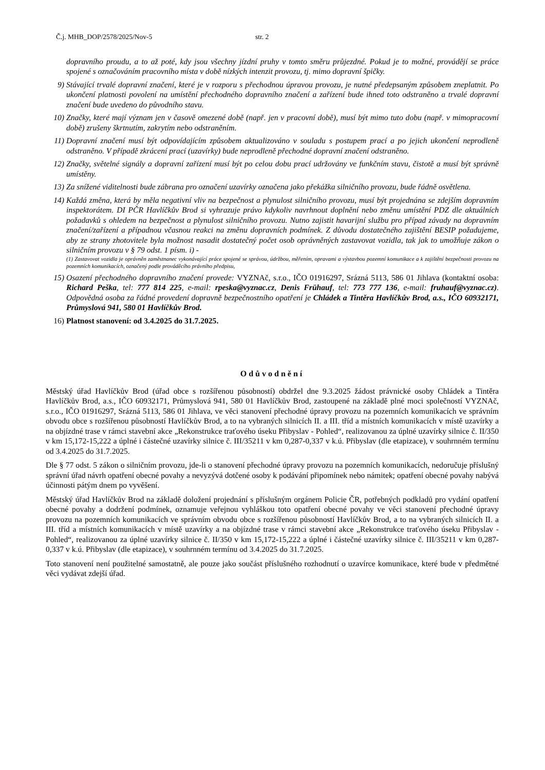Č.j. MHB_DOP/2578/2025/Nov-5 str. 2
dopravního proudu, a to až poté, kdy jsou všechny jízdní pruhy v tomto směru průjezdné. Pokud je to možné, provádějí se práce spojené s označováním pracovního místa v době nízkých intenzit provozu, tj. mimo dopravní špičky.
9) Stávající trvalé dopravní značení, které je v rozporu s přechodnou úpravou provozu, je nutné předepsaným způsobem zneplatnit. Po ukončení platnosti povolení na umístění přechodného dopravního značení a zařízení bude ihned toto odstraněno a trvalé dopravní značení bude uvedeno do původního stavu.
10) Značky, které mají význam jen v časově omezené době (např. jen v pracovní době), musí být mimo tuto dobu (např. v mimopracovní době) zrušeny škrtnutím, zakrytím nebo odstraněním.
11) Dopravní značení musí být odpovídajícím způsobem aktualizováno v souladu s postupem prací a po jejich ukončení neprodleně odstraněno. V případě zkrácení prací (uzavírky) bude neprodleně přechodné dopravní značení odstraněno.
12) Značky, světelné signály a dopravní zařízení musí být po celou dobu prací udržovány ve funkčním stavu, čistotě a musí být správně umístěny.
13) Za snížené viditelnosti bude zábrana pro označení uzavírky označena jako překážka silničního provozu, bude řádně osvětlena.
14) Každá změna, která by měla negativní vliv na bezpečnost a plynulost silničního provozu, musí být projednána se zdejším dopravním inspektorátem. DI PČR Havlíčkův Brod si vyhrazuje právo kdykoliv navrhnout doplnění nebo změnu umístění PDZ dle aktuálních požadavků s ohledem na bezpečnost a plynulost silničního provozu. Nutno zajistit havarijní službu pro případ závady na dopravním značení/zařízení a případnou včasnou reakci na změnu dopravních podmínek. Z důvodu dostatečného zajištění BESIP požadujeme, aby ze strany zhotovitele byla možnost nasadit dostatečný počet osob oprávněných zastavovat vozidla, tak jak to umožňuje zákon o silničním provozu v § 79 odst. 1 písm. i) -
(1) Zastavovat vozidla je oprávněn zaměstnanec vykonávající práce spojené se správou, údržbou, měřením, opravami a výstavbou pozemní komunikace a k zajištění bezpečnosti provozu na pozemních komunikacích, označený podle prováděcího právního předpisu,
15) Osazení přechodného dopravního značení provede: VYZNAč, s.r.o., IČO 01916297, Srázná 5113, 586 01 Jihlava (kontaktní osoba: Richard Peška, tel: 777 814 225, e-mail: rpeska@vyznac.cz, Denis Frühauf, tel: 773 777 136, e-mail: fruhauf@vyznac.cz). Odpovědná osoba za řádné provedení dopravně bezpečnostního opatření je Chládek a Tintěra Havlíčkův Brod, a.s., IČO 60932171, Průmyslová 941, 580 01 Havlíčkův Brod.
16) Platnost stanovení: od 3.4.2025 do 31.7.2025.
Odůvodnění
Městský úřad Havlíčkův Brod (úřad obce s rozšířenou působností) obdržel dne 9.3.2025 žádost právnické osoby Chládek a Tintěra Havlíčkův Brod, a.s., IČO 60932171, Průmyslová 941, 580 01 Havlíčkův Brod, zastoupené na základě plné moci společností VYZNAč, s.r.o., IČO 01916297, Srázná 5113, 586 01 Jihlava, ve věci stanovení přechodné úpravy provozu na pozemních komunikacích ve správním obvodu obce s rozšířenou působností Havlíčkův Brod, a to na vybraných silnicích II. a III. tříd a místních komunikacích v místě uzavírky a na objízdné trase v rámci stavební akce „Rekonstrukce traťového úseku Přibyslav - Pohled“, realizovanou za úplné uzavírky silnice č. II/350 v km 15,172-15,222 a úplné i částečné uzavírky silnice č. III/35211 v km 0,287-0,337 v k.ú. Přibyslav (dle etapizace), v souhrnném termínu od 3.4.2025 do 31.7.2025.
Dle § 77 odst. 5 zákon o silničním provozu, jde-li o stanovení přechodné úpravy provozu na pozemních komunikacích, nedoručuje příslušný správní úřad návrh opatření obecné povahy a nevyzývá dotčené osoby k podávání připomínek nebo námitek; opatření obecné povahy nabývá účinnosti pátým dnem po vyvěšení.
Městský úřad Havlíčkův Brod na základě doložení projednání s příslušným orgánem Policie ČR, potřebných podkladů pro vydání opatření obecné povahy a dodržení podmínek, oznamuje veřejnou vyhláškou toto opatření obecné povahy ve věci stanovení přechodné úpravy provozu na pozemních komunikacích ve správním obvodu obce s rozšířenou působností Havlíčkův Brod, a to na vybraných silnicích II. a III. tříd a místních komunikacích v místě uzavírky a na objízdné trase v rámci stavební akce „Rekonstrukce traťového úseku Přibyslav - Pohled“, realizovanou za úplné uzavírky silnice č. II/350 v km 15,172-15,222 a úplné i částečné uzavírky silnice č. III/35211 v km 0,287-0,337 v k.ú. Přibyslav (dle etapizace), v souhrnném termínu od 3.4.2025 do 31.7.2025.
Toto stanovení není použitelné samostatně, ale pouze jako součást příslušného rozhodnutí o uzavírce komunikace, které bude v předmětné věci vydávat zdejší úřad.